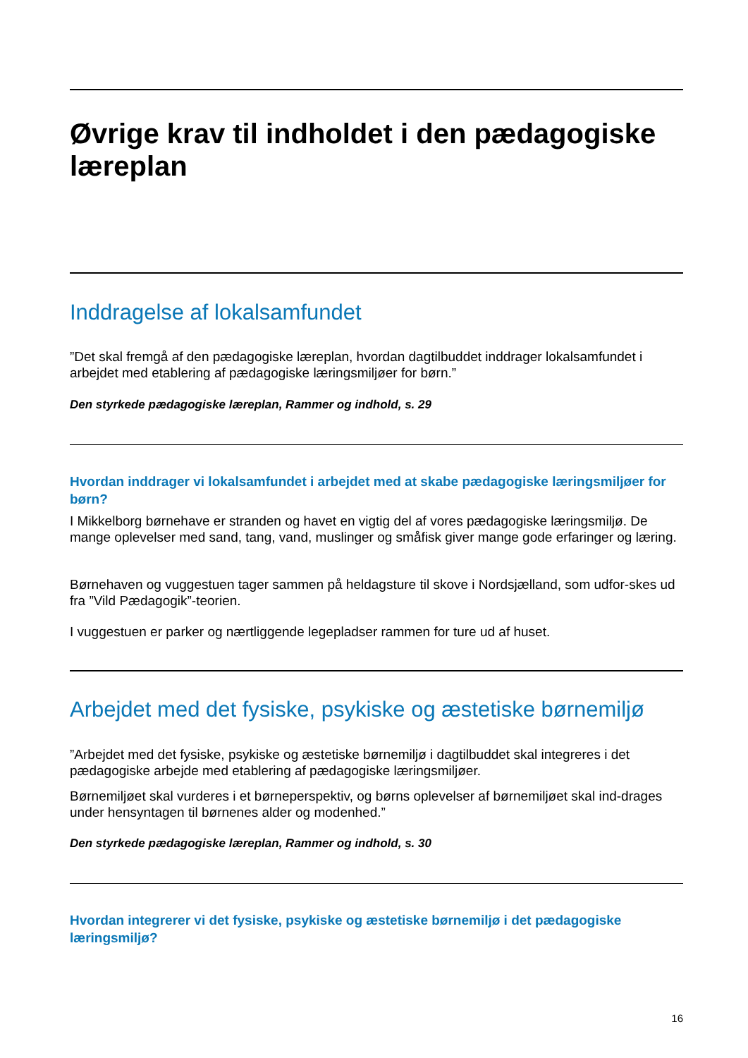Øvrige krav til indholdet i den pædagogiske læreplan
Inddragelse af lokalsamfundet
”Det skal fremgå af den pædagogiske læreplan, hvordan dagtilbuddet inddrager lokalsamfundet i arbejdet med etablering af pædagogiske læringsmiljøer for børn.”
Den styrkede pædagogiske læreplan, Rammer og indhold, s. 29
Hvordan inddrager vi lokalsamfundet i arbejdet med at skabe pædagogiske læringsmiljøer for børn?
I Mikkelborg børnehave er stranden og havet en vigtig del af vores pædagogiske læringsmiljø. De mange oplevelser med sand, tang, vand, muslinger og småfisk giver mange gode erfaringer og læring.
Børnehaven og vuggestuen tager sammen på heldagsture til skove i Nordsjælland, som udfor-skes ud fra ”Vild Pædagogik”-teorien.
I vuggestuen er parker og nærtliggende legepladser rammen for ture ud af huset.
Arbejdet med det fysiske, psykiske og æstetiske børnemiljø
”Arbejdet med det fysiske, psykiske og æstetiske børnemiljø i dagtilbuddet skal integreres i det pædagogiske arbejde med etablering af pædagogiske læringsmiljøer.
Børnemiljøet skal vurderes i et børneperspektiv, og børns oplevelser af børnemiljøet skal ind-drages under hensyntagen til børnenes alder og modenhed.”
Den styrkede pædagogiske læreplan, Rammer og indhold, s. 30
Hvordan integrerer vi det fysiske, psykiske og æstetiske børnemiljø i det pædagogiske læringsmiljø?
16